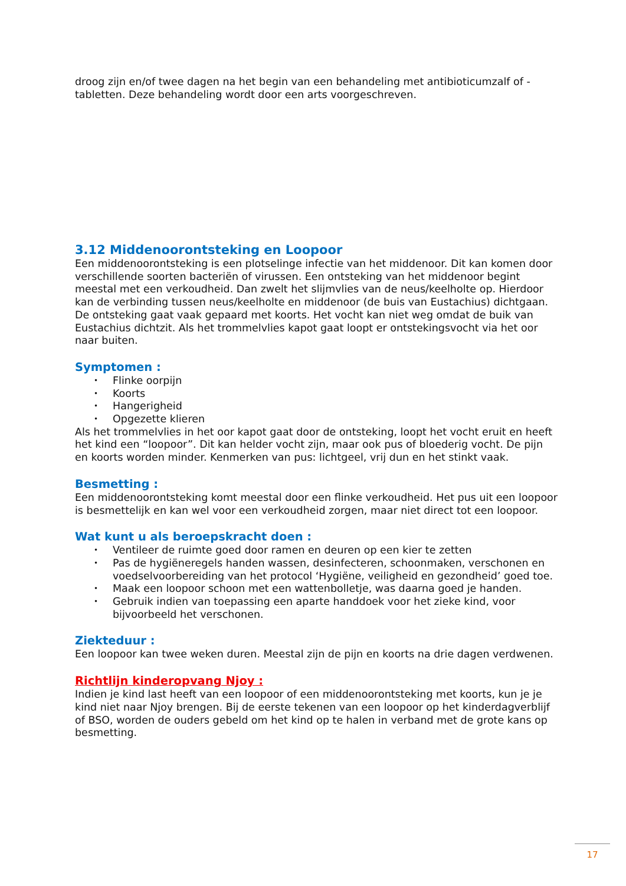droog zijn en/of twee dagen na het begin van een behandeling met antibioticumzalf of -tabletten. Deze behandeling wordt door een arts voorgeschreven.
3.12 Middenoorontsteking en Loopoor
Een middenoorontsteking is een plotselinge infectie van het middenoor. Dit kan komen door verschillende soorten bacteriën of virussen. Een ontsteking van het middenoor begint meestal met een verkoudheid. Dan zwelt het slijmvlies van de neus/keelholte op. Hierdoor kan de verbinding tussen neus/keelholte en middenoor (de buis van Eustachius) dichtgaan. De ontsteking gaat vaak gepaard met koorts. Het vocht kan niet weg omdat de buik van Eustachius dichtzit. Als het trommelvlies kapot gaat loopt er ontstekingsvocht via het oor naar buiten.
Symptomen :
• Flinke oorpijn
• Koorts
• Hangerigheid
• Opgezette klieren
Als het trommelvlies in het oor kapot gaat door de ontsteking, loopt het vocht eruit en heeft het kind een “loopoor”. Dit kan helder vocht zijn, maar ook pus of bloederig vocht. De pijn en koorts worden minder. Kenmerken van pus: lichtgeel, vrij dun en het stinkt vaak.
Besmetting :
Een middenoorontsteking komt meestal door een flinke verkoudheid. Het pus uit een loopoor is besmettelijk en kan wel voor een verkoudheid zorgen, maar niet direct tot een loopoor.
Wat kunt u als beroepskracht doen :
• Ventileer de ruimte goed door ramen en deuren op een kier te zetten
• Pas de hygiëneregels handen wassen, desinfecteren, schoonmaken, verschonen en voedselvoorbereiding van het protocol ‘Hygiëne, veiligheid en gezondheid’ goed toe.
• Maak een loopoor schoon met een wattenbolletje, was daarna goed je handen.
• Gebruik indien van toepassing een aparte handdoek voor het zieke kind, voor bijvoorbeeld het verschonen.
Ziekteduur :
Een loopoor kan twee weken duren. Meestal zijn de pijn en koorts na drie dagen verdwenen.
Richtlijn kinderopvang Njoy :
Indien je kind last heeft van een loopoor of een middenoorontsteking met koorts, kun je je kind niet naar Njoy brengen. Bij de eerste tekenen van een loopoor op het kinderdagverblijf of BSO, worden de ouders gebeld om het kind op te halen in verband met de grote kans op besmetting.
17